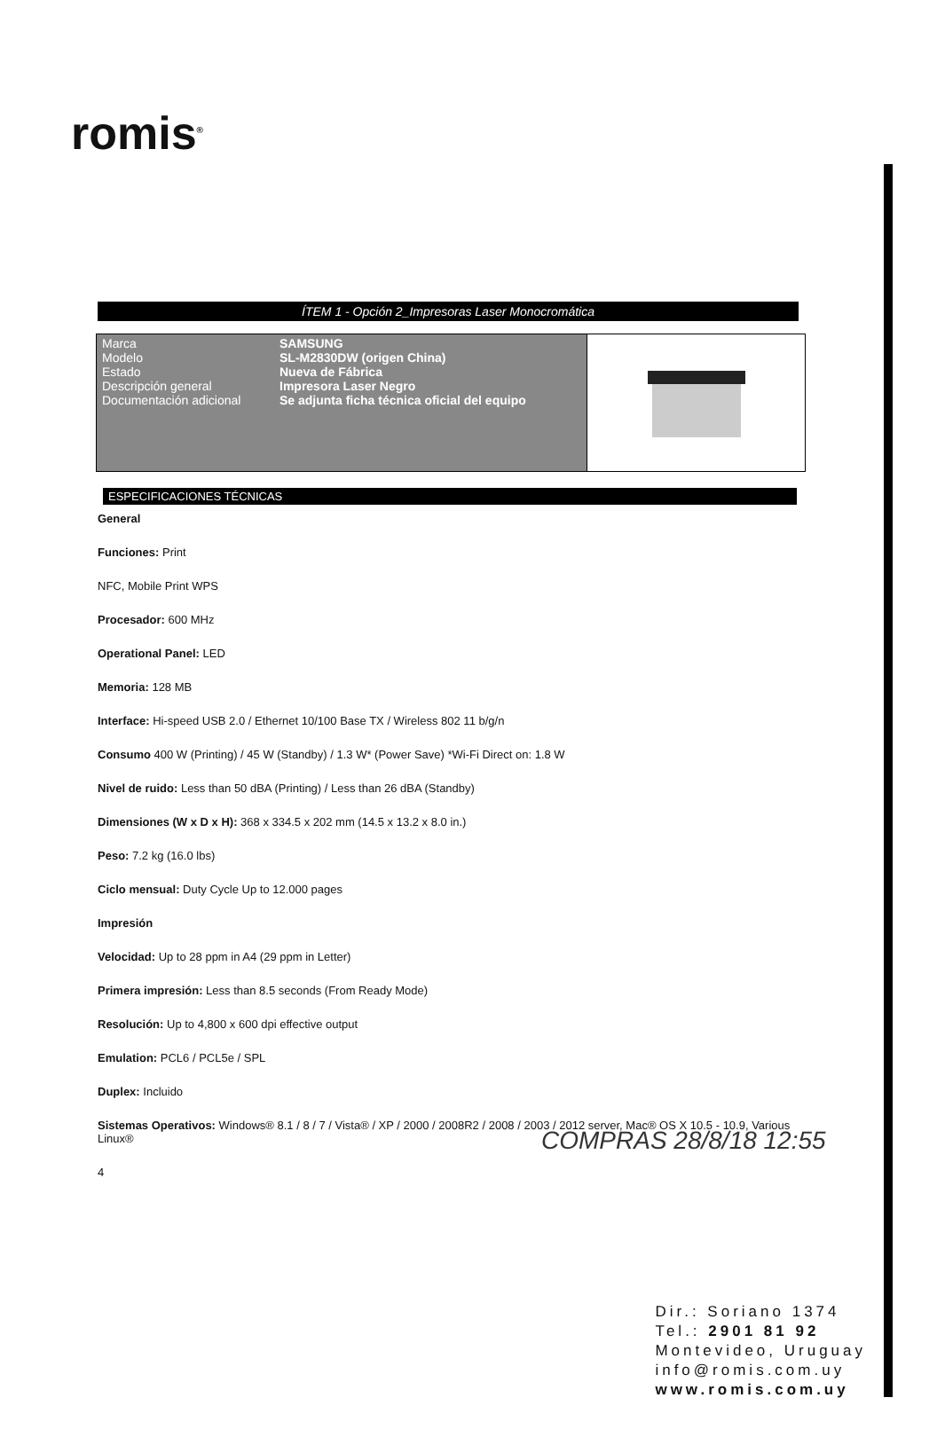romis<sup>®</sup>
ÍTEM 1 - Opción 2_Impresoras Laser Monocromática
| Marca SAMSUNG Modelo SL-M2830DW (origen China) Estado Nueva de Fábrica Descripción general Impresora Laser Negro Documentación adicional Se adjunta ficha técnica oficial del equipo | |
ESPECIFICACIONES TÉCNICAS
General
Funciones: Print
NFC, Mobile Print WPS
Procesador: 600 MHz
Operational Panel: LED
Memoria: 128 MB
Interface: Hi-speed USB 2.0 / Ethernet 10/100 Base TX / Wireless 802 11 b/g/n
Consumo 400 W (Printing) / 45 W (Standby) / 1.3 W* (Power Save) *Wi-Fi Direct on: 1.8 W
Nivel de ruido: Less than 50 dBA (Printing) / Less than 26 dBA (Standby)
Dimensiones (W x D x H): 368 x 334.5 x 202 mm (14.5 x 13.2 x 8.0 in.)
Peso: 7.2 kg (16.0 lbs)
Ciclo mensual: Duty Cycle Up to 12.000 pages
Impresión
Velocidad: Up to 28 ppm in A4 (29 ppm in Letter)
Primera impresión: Less than 8.5 seconds (From Ready Mode)
Resolución: Up to 4,800 x 600 dpi effective output
Emulation: PCL6 / PCL5e / SPL
Duplex: Incluido
Sistemas Operativos: Windows® 8.1 / 8 / 7 / Vista® / XP / 2000 / 2008R2 / 2008 / 2003 / 2012 server, Mac® OS X 10.5 - 10.9, Various Linux®
4
COMPRAS 28/8/18 12:55
Dir.: Soriano 1374
Tel.: 2901 81 92
Montevideo, Uruguay
info@romis.com.uy
www.romis.com.uy